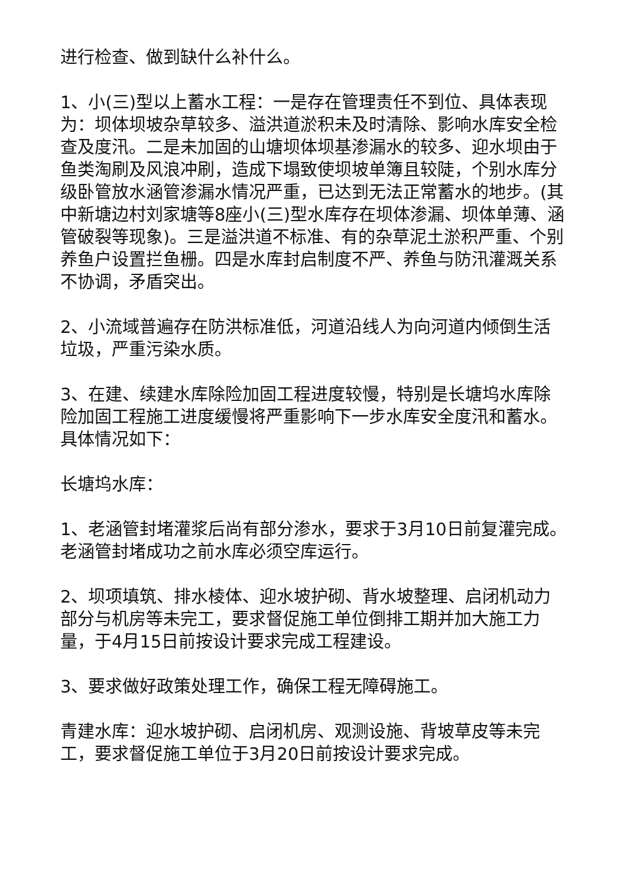进行检查、做到缺什么补什么。
1、小(三)型以上蓄水工程：一是存在管理责任不到位、具体表现为：坝体坝坡杂草较多、溢洪道淤积未及时清除、影响水库安全检查及度汛。二是未加固的山塘坝体坝基渗漏水的较多、迎水坝由于鱼类淘刷及风浪冲刷，造成下塌致使坝坡单簿且较陡，个别水库分级卧管放水涵管渗漏水情况严重，已达到无法正常蓄水的地步。(其中新塘边村刘家塘等8座小(三)型水库存在坝体渗漏、坝体单薄、涵管破裂等现象)。三是溢洪道不标准、有的杂草泥土淤积严重、个别养鱼户设置拦鱼栅。四是水库封启制度不严、养鱼与防汛灌溉关系不协调，矛盾突出。
2、小流域普遍存在防洪标准低，河道沿线人为向河道内倾倒生活垃圾，严重污染水质。
3、在建、续建水库除险加固工程进度较慢，特别是长塘坞水库除险加固工程施工进度缓慢将严重影响下一步水库安全度汛和蓄水。具体情况如下：
长塘坞水库：
1、老涵管封堵灌浆后尚有部分渗水，要求于3月10日前复灌完成。老涵管封堵成功之前水库必须空库运行。
2、坝项填筑、排水棱体、迎水坡护砌、背水坡整理、启闭机动力部分与机房等未完工，要求督促施工单位倒排工期并加大施工力量，于4月15日前按设计要求完成工程建设。
3、要求做好政策处理工作，确保工程无障碍施工。
青建水库：迎水坡护砌、启闭机房、观测设施、背坡草皮等未完工，要求督促施工单位于3月20日前按设计要求完成。